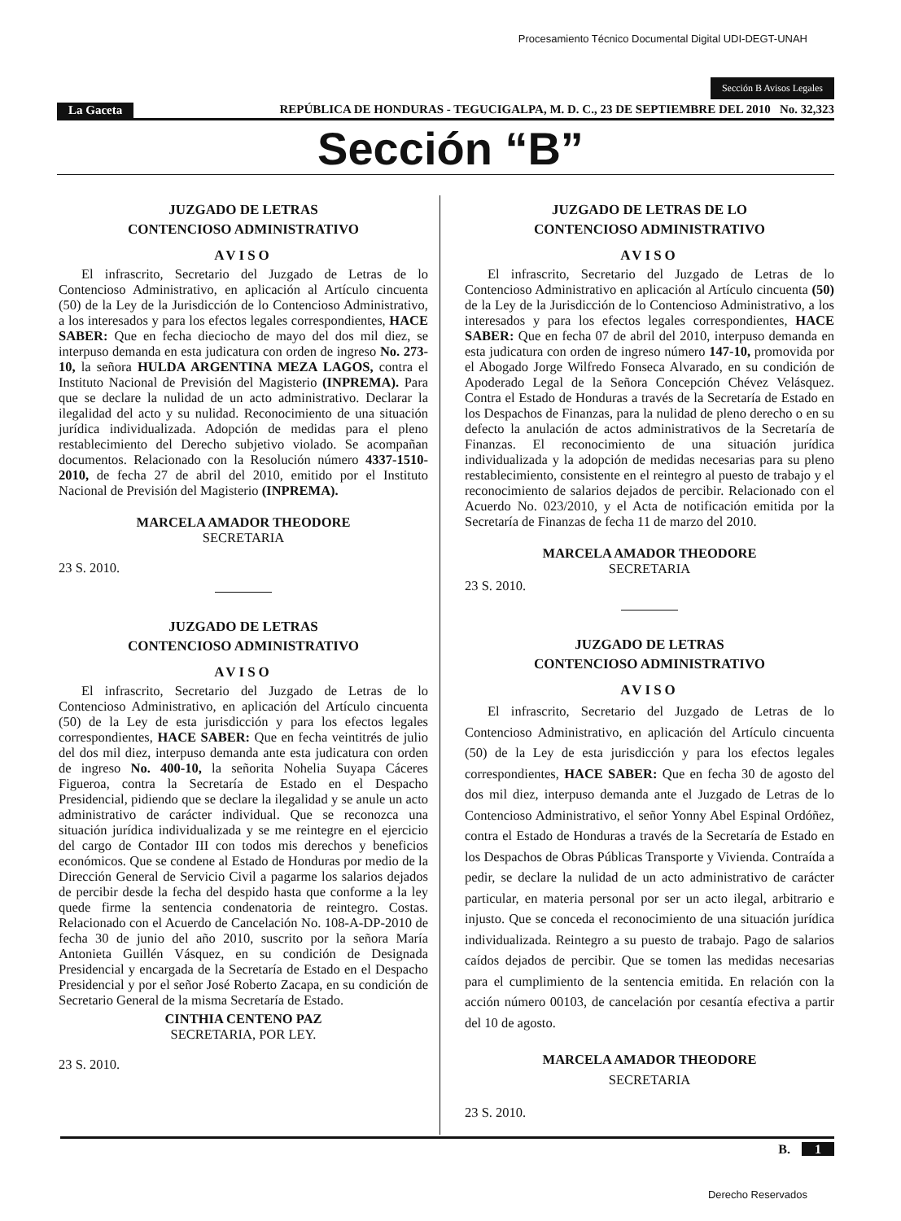Procesamiento Técnico Documental Digital UDI-DEGT-UNAH
Sección B Avisos Legales
La Gaceta REPÚBLICA DE HONDURAS - TEGUCIGALPA, M. D. C., 23 DE SEPTIEMBRE DEL 2010 No. 32,323
Sección “B”
JUZGADO DE LETRAS
CONTENCIOSO ADMINISTRATIVO
AVISO
El infrascrito, Secretario del Juzgado de Letras de lo Contencioso Administrativo, en aplicación al Artículo cincuenta (50) de la Ley de la Jurisdicción de lo Contencioso Administrativo, a los interesados y para los efectos legales correspondientes, HACE SABER: Que en fecha dieciocho de mayo del dos mil diez, se interpuso demanda en esta judicatura con orden de ingreso No. 273-10, la señora HULDA ARGENTINA MEZA LAGOS, contra el Instituto Nacional de Previsión del Magisterio (INPREMA). Para que se declare la nulidad de un acto administrativo. Declarar la ilegalidad del acto y su nulidad. Reconocimiento de una situación jurídica individualizada. Adopción de medidas para el pleno restablecimiento del Derecho subjetivo violado. Se acompañan documentos. Relacionado con la Resolución número 4337-1510-2010, de fecha 27 de abril del 2010, emitido por el Instituto Nacional de Previsión del Magisterio (INPREMA).
MARCELA AMADOR THEODORE
SECRETARIA
23 S. 2010.
JUZGADO DE LETRAS
CONTENCIOSO ADMINISTRATIVO
AVISO
El infrascrito, Secretario del Juzgado de Letras de lo Contencioso Administrativo, en aplicación del Artículo cincuenta (50) de la Ley de esta jurisdicción y para los efectos legales correspondientes, HACE SABER: Que en fecha veintitrés de julio del dos mil diez, interpuso demanda ante esta judicatura con orden de ingreso No. 400-10, la señorita Nohelia Suyapa Cáceres Figueroa, contra la Secretaría de Estado en el Despacho Presidencial, pidiendo que se declare la ilegalidad y se anule un acto administrativo de carácter individual. Que se reconozca una situación jurídica individualizada y se me reintegre en el ejercicio del cargo de Contador III con todos mis derechos y beneficios económicos. Que se condene al Estado de Honduras por medio de la Dirección General de Servicio Civil a pagarme los salarios dejados de percibir desde la fecha del despido hasta que conforme a la ley quede firme la sentencia condenatoria de reintegro. Costas. Relacionado con el Acuerdo de Cancelación No. 108-A-DP-2010 de fecha 30 de junio del año 2010, suscrito por la señora María Antonieta Guillén Vásquez, en su condición de Designada Presidencial y encargada de la Secretaría de Estado en el Despacho Presidencial y por el señor José Roberto Zacapa, en su condición de Secretario General de la misma Secretaría de Estado.
CINTHIA CENTENO PAZ
SECRETARIA, POR LEY.
23 S. 2010.
JUZGADO DE LETRAS DE LO
CONTENCIOSO ADMINISTRATIVO
AVISO
El infrascrito, Secretario del Juzgado de Letras de lo Contencioso Administrativo en aplicación al Artículo cincuenta (50) de la Ley de la Jurisdicción de lo Contencioso Administrativo, a los interesados y para los efectos legales correspondientes, HACE SABER: Que en fecha 07 de abril del 2010, interpuso demanda en esta judicatura con orden de ingreso número 147-10, promovida por el Abogado Jorge Wilfredo Fonseca Alvarado, en su condición de Apoderado Legal de la Señora Concepción Chévez Velásquez. Contra el Estado de Honduras a través de la Secretaría de Estado en los Despachos de Finanzas, para la nulidad de pleno derecho o en su defecto la anulación de actos administrativos de la Secretaría de Finanzas. El reconocimiento de una situación jurídica individualizada y la adopción de medidas necesarias para su pleno restablecimiento, consistente en el reintegro al puesto de trabajo y el reconocimiento de salarios dejados de percibir. Relacionado con el Acuerdo No. 023/2010, y el Acta de notificación emitida por la Secretaría de Finanzas de fecha 11 de marzo del 2010.
MARCELA AMADOR THEODORE
SECRETARIA
23 S. 2010.
JUZGADO DE LETRAS
CONTENCIOSO ADMINISTRATIVO
AVISO
El infrascrito, Secretario del Juzgado de Letras de lo Contencioso Administrativo, en aplicación del Artículo cincuenta (50) de la Ley de esta jurisdicción y para los efectos legales correspondientes, HACE SABER: Que en fecha 30 de agosto del dos mil diez, interpuso demanda ante el Juzgado de Letras de lo Contencioso Administrativo, el señor Yonny Abel Espinal Ordóñez, contra el Estado de Honduras a través de la Secretaría de Estado en los Despachos de Obras Públicas Transporte y Vivienda. Contraída a pedir, se declare la nulidad de un acto administrativo de carácter particular, en materia personal por ser un acto ilegal, arbitrario e injusto. Que se conceda el reconocimiento de una situación jurídica individualizada. Reintegro a su puesto de trabajo. Pago de salarios caídos dejados de percibir. Que se tomen las medidas necesarias para el cumplimiento de la sentencia emitida. En relación con la acción número 00103, de cancelación por cesantía efectiva a partir del 10 de agosto.
MARCELA AMADOR THEODORE
SECRETARIA
23 S. 2010.
B. 1
Derecho Reservados